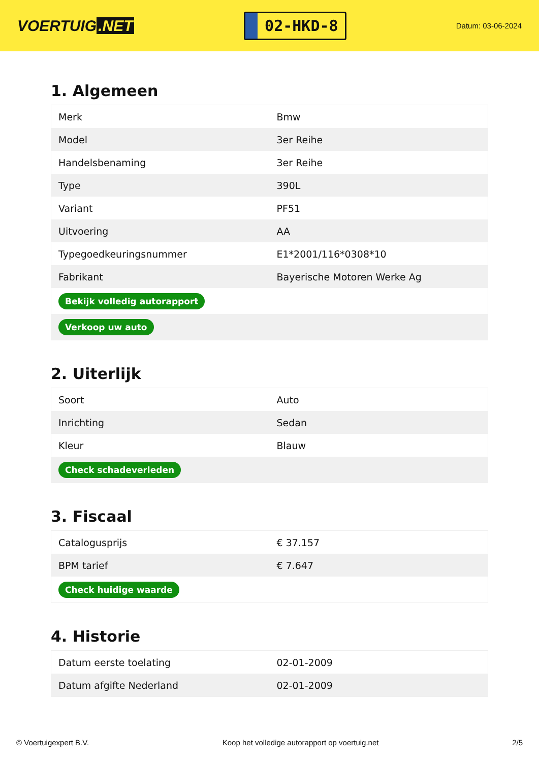VOERTUIG.NET
02-HKD-8
Datum: 03-06-2024
1. Algemeen
| Merk | Bmw |
| Model | 3er Reihe |
| Handelsbenaming | 3er Reihe |
| Type | 390L |
| Variant | PF51 |
| Uitvoering | AA |
| Typegoedkeuringsnummer | E1*2001/116*0308*10 |
| Fabrikant | Bayerische Motoren Werke Ag |
| Bekijk volledig autorapport | |
| Verkoop uw auto | |
2. Uiterlijk
| Soort | Auto |
| Inrichting | Sedan |
| Kleur | Blauw |
| Check schadeverleden | |
3. Fiscaal
| Catalogusprijs | € 37.157 |
| BPM tarief | € 7.647 |
| Check huidige waarde | |
4. Historie
| Datum eerste toelating | 02-01-2009 |
| Datum afgifte Nederland | 02-01-2009 |
© Voertuigexpert B.V. Koop het volledige autorapport op voertuig.net 2/5